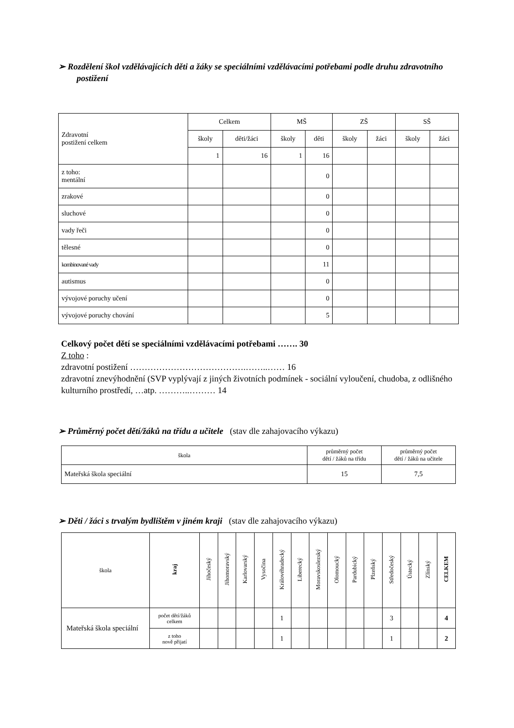➢ Rozdělení škol vzdělávajících děti a žáky se speciálními vzdělávacími potřebami podle druhu zdravotního postižení
| Zdravotní postižení celkem | Celkem | | MŠ | | ZŠ | | SŠ | |
| | školy | děti/žáci | školy | děti | školy | žáci | školy | žáci |
| | 1 | 16 | 1 | 16 | | | | |
| z toho: mentální | | | | 0 | | | | |
| zrakové | | | | 0 | | | | |
| sluchové | | | | 0 | | | | |
| vady řeči | | | | 0 | | | | |
| tělesné | | | | 0 | | | | |
| kombinované vady | | | | 11 | | | | |
| autismus | | | | 0 | | | | |
| vývojové poruchy učení | | | | 0 | | | | |
| vývojové poruchy chování | | | | 5 | | | | |
Celkový počet dětí se speciálními vzdělávacími potřebami ……. 30
Z toho :
zdravotní postižení ………………………………….……..…… 16
zdravotní znevýhodnění (SVP vyplývají z jiných životních podmínek - sociální vyloučení, chudoba, z odlišného kulturního prostředí, …atp. ………..……… 14
➢ Průměrný počet dětí/žáků na třídu a učitele (stav dle zahajovacího výkazu)
| škola | průměrný počet dětí / žáků na třídu | průměrný počet dětí / žáků na učitele |
| Mateřská škola speciální | 15 | 7,5 |
➢ Děti / žáci s trvalým bydlištěm v jiném kraji (stav dle zahajovacího výkazu)
| škola | kraj | Jihočeský | Jihomoravský | Karlovarský | Vysočina | Královéhradecký | Liberecký | Moravskoslezský | Olomoucký | Pardubický | Plzeňský | Středočeský | Ústecký | Zlínský | CELKEM |
| Mateřská škola speciální | počet dětí/žáků celkem | | | | | 1 | | | | | | 3 | | | 4 |
| | z toho nově přijatí | | | | | 1 | | | | | | 1 | | | 2 |